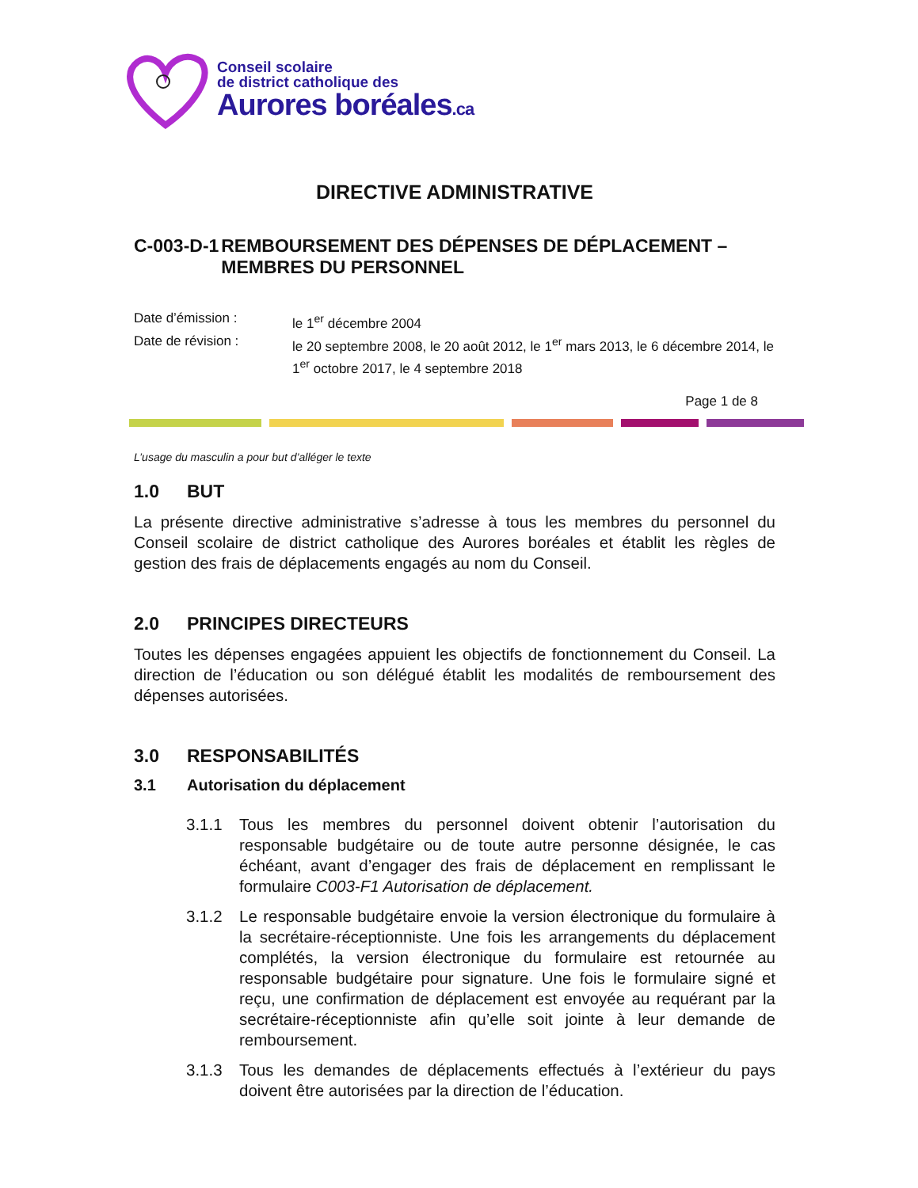Conseil scolaire
de district catholique des
Aurores boréales.ca
DIRECTIVE ADMINISTRATIVE
C-003-D-1 REMBOURSEMENT DES DÉPENSES DE DÉPLACEMENT – MEMBRES DU PERSONNEL
Date d’émission : le 1<sup>er</sup> décembre 2004
Date de révision : le 20 septembre 2008, le 20 août 2012, le 1<sup>er</sup> mars 2013, le 6 décembre 2014, le 1<sup>er</sup> octobre 2017, le 4 septembre 2018
Page 1 de 8
L’usage du masculin a pour but d’alléger le texte
1.0 BUT
La présente directive administrative s’adresse à tous les membres du personnel du Conseil scolaire de district catholique des Aurores boréales et établit les règles de gestion des frais de déplacements engagés au nom du Conseil.
2.0 PRINCIPES DIRECTEURS
Toutes les dépenses engagées appuient les objectifs de fonctionnement du Conseil. La direction de l’éducation ou son délégué établit les modalités de remboursement des dépenses autorisées.
3.0 RESPONSABILITÉS
3.1 Autorisation du déplacement
3.1.1 Tous les membres du personnel doivent obtenir l’autorisation du responsable budgétaire ou de toute autre personne désignée, le cas échéant, avant d’engager des frais de déplacement en remplissant le formulaire C003-F1 Autorisation de déplacement.
3.1.2 Le responsable budgétaire envoie la version électronique du formulaire à la secrétaire-réceptionniste. Une fois les arrangements du déplacement complétés, la version électronique du formulaire est retournée au responsable budgétaire pour signature. Une fois le formulaire signé et reçu, une confirmation de déplacement est envoyée au requérant par la secrétaire-réceptionniste afin qu’elle soit jointe à leur demande de remboursement.
3.1.3 Tous les demandes de déplacements effectués à l’extérieur du pays doivent être autorisées par la direction de l’éducation.